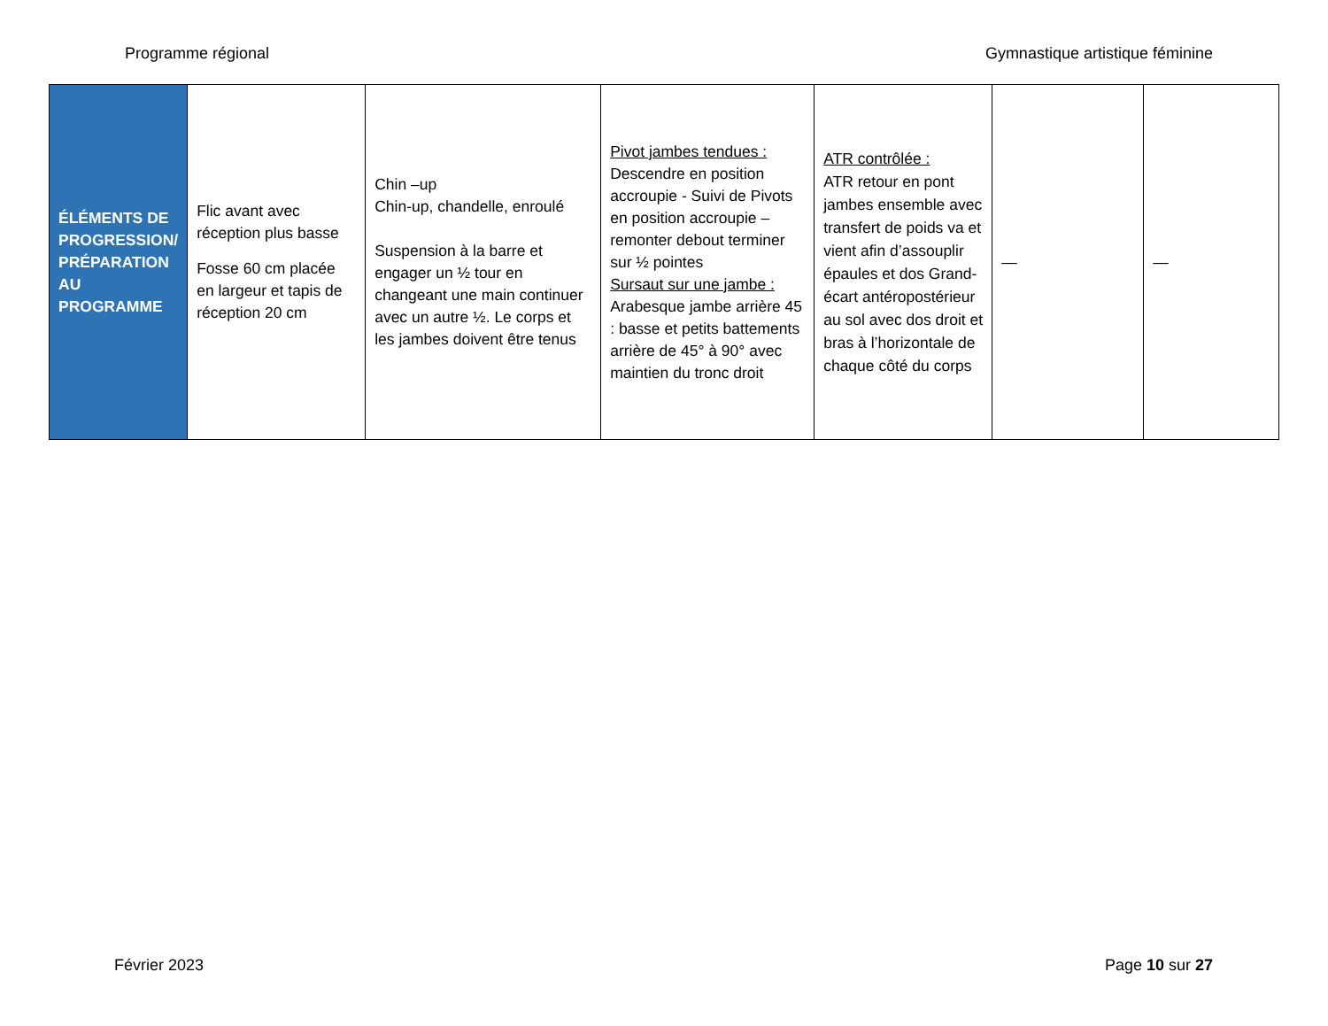Programme régional Gymnastique artistique féminine
| ÉLÉMENTS DE PROGRESSION/ PRÉPARATION AU PROGRAMME | Flic avant avec réception plus basse Fosse 60 cm placée en largeur et tapis de réception 20 cm | Chin –up Chin-up, chandelle, enroulé Suspension à la barre et engager un ½ tour en changeant une main continuer avec un autre ½. Le corps et les jambes doivent être tenus | Pivot jambes tendues : Descendre en position accroupie - Suivi de Pivots en position accroupie – remonter debout terminer sur ½ pointes Sursaut sur une jambe : Arabesque jambe arrière 45 : basse et petits battements arrière de 45° à 90° avec maintien du tronc droit | ATR contrôlée : ATR retour en pont jambes ensemble avec transfert de poids va et vient afin d’assouplir épaules et dos Grand-écart antéropostérieur au sol avec dos droit et bras à l’horizontale de chaque côté du corps | — | — |
Février 2023 Page 10 sur 27